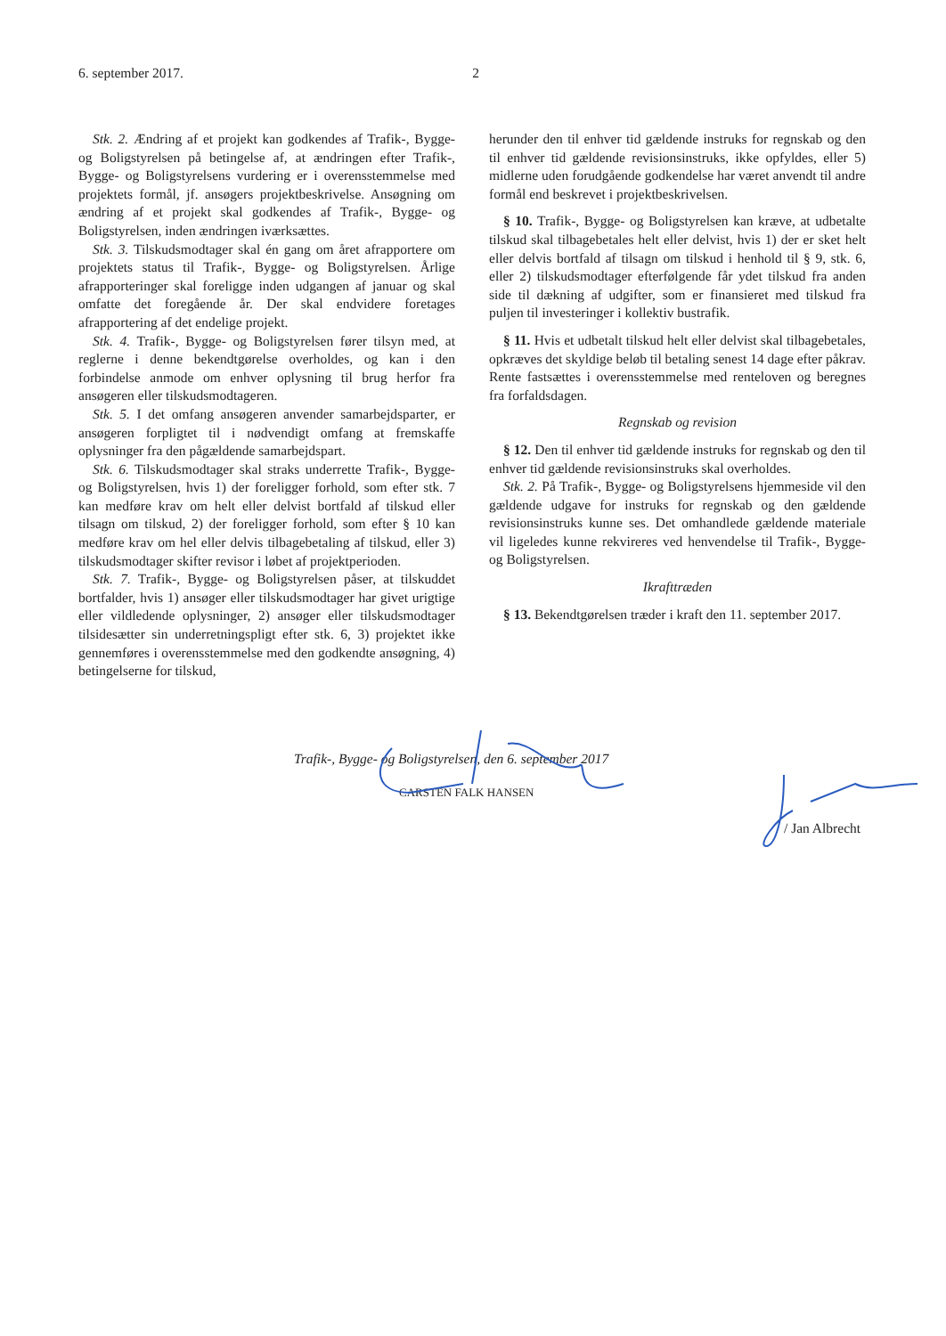6. september 2017. 2
Stk. 2. Ændring af et projekt kan godkendes af Trafik-, Bygge- og Boligstyrelsen på betingelse af, at ændringen efter Trafik-, Bygge- og Boligstyrelsens vurdering er i overensstemmelse med projektets formål, jf. ansøgers projektbeskrivelse. Ansøgning om ændring af et projekt skal godkendes af Trafik-, Bygge- og Boligstyrelsen, inden ændringen iværksættes.
Stk. 3. Tilskudsmodtager skal én gang om året afrapportere om projektets status til Trafik-, Bygge- og Boligstyrelsen. Årlige afrapporteringer skal foreligge inden udgangen af januar og skal omfatte det foregående år. Der skal endvidere foretages afrapportering af det endelige projekt.
Stk. 4. Trafik-, Bygge- og Boligstyrelsen fører tilsyn med, at reglerne i denne bekendtgørelse overholdes, og kan i den forbindelse anmode om enhver oplysning til brug herfor fra ansøgeren eller tilskudsmodtageren.
Stk. 5. I det omfang ansøgeren anvender samarbejdsparter, er ansøgeren forpligtet til i nødvendigt omfang at fremskaffe oplysninger fra den pågældende samarbejdspart.
Stk. 6. Tilskudsmodtager skal straks underrette Trafik-, Bygge- og Boligstyrelsen, hvis 1) der foreligger forhold, som efter stk. 7 kan medføre krav om helt eller delvist bortfald af tilskud eller tilsagn om tilskud, 2) der foreligger forhold, som efter § 10 kan medføre krav om hel eller delvis tilbagebetaling af tilskud, eller 3) tilskudsmodtager skifter revisor i løbet af projektperioden.
Stk. 7. Trafik-, Bygge- og Boligstyrelsen påser, at tilskuddet bortfalder, hvis 1) ansøger eller tilskudsmodtager har givet urigtige eller vildledende oplysninger, 2) ansøger eller tilskudsmodtager tilsidesætter sin underretningspligt efter stk. 6, 3) projektet ikke gennemføres i overensstemmelse med den godkendte ansøgning, 4) betingelserne for tilskud,
herunder den til enhver tid gældende instruks for regnskab og den til enhver tid gældende revisionsinstruks, ikke opfyldes, eller 5) midlerne uden forudgående godkendelse har været anvendt til andre formål end beskrevet i projektbeskrivelsen.
§ 10. Trafik-, Bygge- og Boligstyrelsen kan kræve, at udbetalte tilskud skal tilbagebetales helt eller delvist, hvis 1) der er sket helt eller delvis bortfald af tilsagn om tilskud i henhold til § 9, stk. 6, eller 2) tilskudsmodtager efterfølgende får ydet tilskud fra anden side til dækning af udgifter, som er finansieret med tilskud fra puljen til investeringer i kollektiv bustrafik.
§ 11. Hvis et udbetalt tilskud helt eller delvist skal tilbagebetales, opkræves det skyldige beløb til betaling senest 14 dage efter påkrav. Rente fastsættes i overensstemmelse med renteloven og beregnes fra forfaldsdagen.
Regnskab og revision
§ 12. Den til enhver tid gældende instruks for regnskab og den til enhver tid gældende revisionsinstruks skal overholdes.
Stk. 2. På Trafik-, Bygge- og Boligstyrelsens hjemmeside vil den gældende udgave for instruks for regnskab og den gældende revisionsinstruks kunne ses. Det omhandlede gældende materiale vil ligeledes kunne rekvireres ved henvendelse til Trafik-, Bygge- og Boligstyrelsen.
Ikrafttræden
§ 13. Bekendtgørelsen træder i kraft den 11. september 2017.
Trafik-, Bygge- og Boligstyrelsen, den 6. september 2017
CARSTEN FALK HANSEN
/ Jan Albrecht